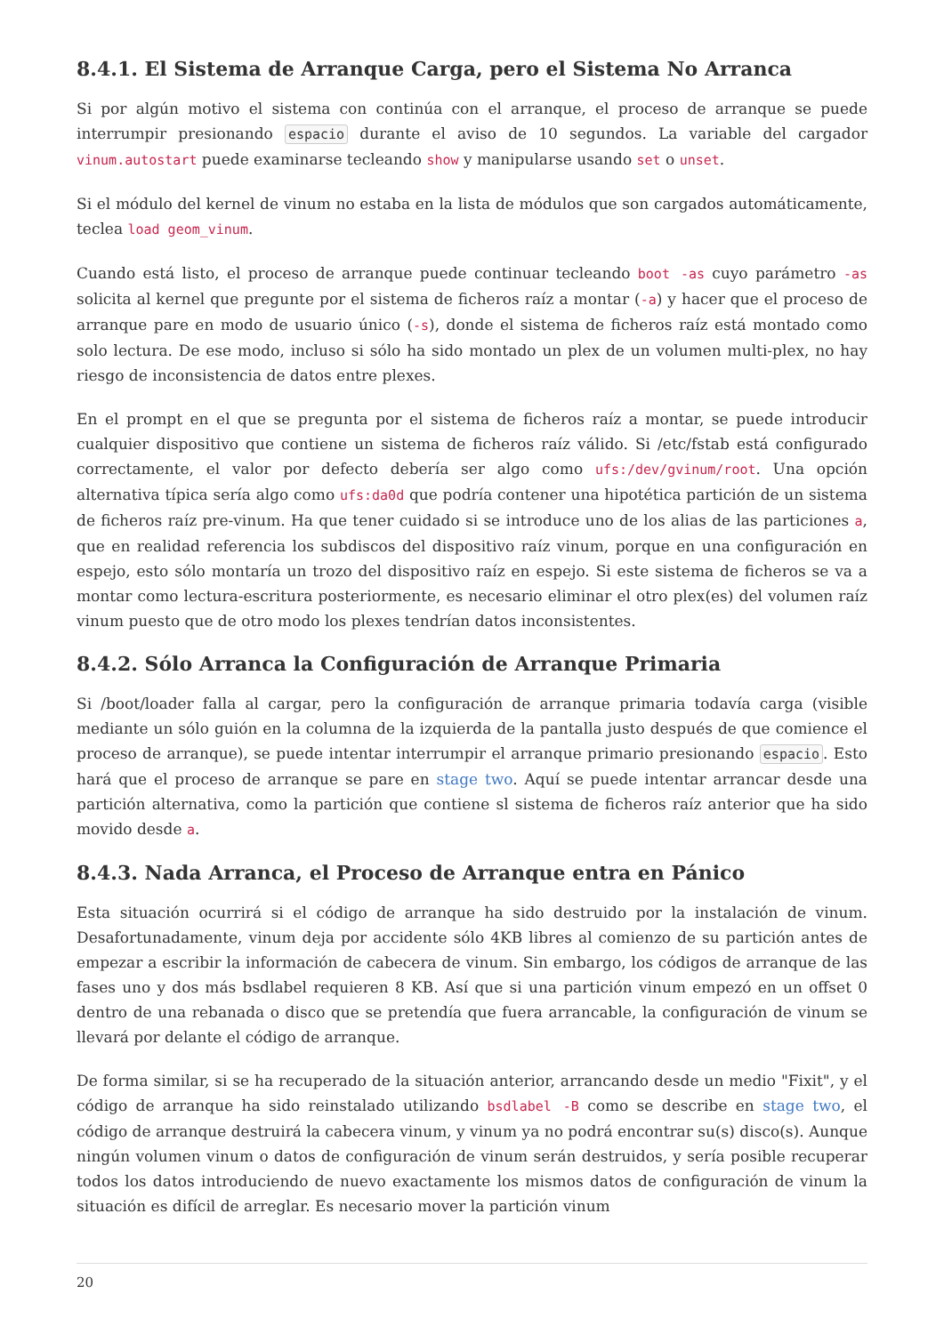8.4.1. El Sistema de Arranque Carga, pero el Sistema No Arranca
Si por algún motivo el sistema con continúa con el arranque, el proceso de arranque se puede interrumpir presionando espacio durante el aviso de 10 segundos. La variable del cargador vinum.autostart puede examinarse tecleando show y manipularse usando set o unset.
Si el módulo del kernel de vinum no estaba en la lista de módulos que son cargados automáticamente, teclea load geom_vinum.
Cuando está listo, el proceso de arranque puede continuar tecleando boot -as cuyo parámetro -as solicita al kernel que pregunte por el sistema de ficheros raíz a montar (-a) y hacer que el proceso de arranque pare en modo de usuario único (-s), donde el sistema de ficheros raíz está montado como solo lectura. De ese modo, incluso si sólo ha sido montado un plex de un volumen multi-plex, no hay riesgo de inconsistencia de datos entre plexes.
En el prompt en el que se pregunta por el sistema de ficheros raíz a montar, se puede introducir cualquier dispositivo que contiene un sistema de ficheros raíz válido. Si /etc/fstab está configurado correctamente, el valor por defecto debería ser algo como ufs:/dev/gvinum/root. Una opción alternativa típica sería algo como ufs:da0d que podría contener una hipotética partición de un sistema de ficheros raíz pre-vinum. Ha que tener cuidado si se introduce uno de los alias de las particiones a, que en realidad referencia los subdiscos del dispositivo raíz vinum, porque en una configuración en espejo, esto sólo montaría un trozo del dispositivo raíz en espejo. Si este sistema de ficheros se va a montar como lectura-escritura posteriormente, es necesario eliminar el otro plex(es) del volumen raíz vinum puesto que de otro modo los plexes tendrían datos inconsistentes.
8.4.2. Sólo Arranca la Configuración de Arranque Primaria
Si /boot/loader falla al cargar, pero la configuración de arranque primaria todavía carga (visible mediante un sólo guión en la columna de la izquierda de la pantalla justo después de que comience el proceso de arranque), se puede intentar interrumpir el arranque primario presionando espacio. Esto hará que el proceso de arranque se pare en stage two. Aquí se puede intentar arrancar desde una partición alternativa, como la partición que contiene sl sistema de ficheros raíz anterior que ha sido movido desde a.
8.4.3. Nada Arranca, el Proceso de Arranque entra en Pánico
Esta situación ocurrirá si el código de arranque ha sido destruido por la instalación de vinum. Desafortunadamente, vinum deja por accidente sólo 4KB libres al comienzo de su partición antes de empezar a escribir la información de cabecera de vinum. Sin embargo, los códigos de arranque de las fases uno y dos más bsdlabel requieren 8 KB. Así que si una partición vinum empezó en un offset 0 dentro de una rebanada o disco que se pretendía que fuera arrancable, la configuración de vinum se llevará por delante el código de arranque.
De forma similar, si se ha recuperado de la situación anterior, arrancando desde un medio "Fixit", y el código de arranque ha sido reinstalado utilizando bsdlabel -B como se describe en stage two, el código de arranque destruirá la cabecera vinum, y vinum ya no podrá encontrar su(s) disco(s). Aunque ningún volumen vinum o datos de configuración de vinum serán destruidos, y sería posible recuperar todos los datos introduciendo de nuevo exactamente los mismos datos de configuración de vinum la situación es difícil de arreglar. Es necesario mover la partición vinum
20